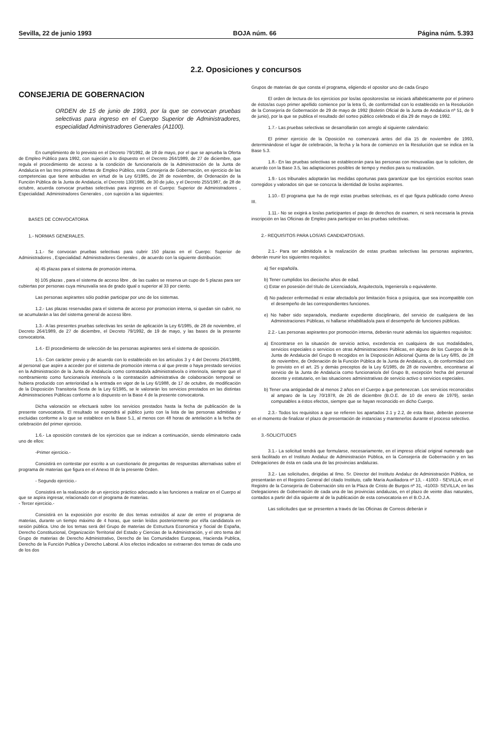Sevilla, 22 de junio 1993 BOJA núm. 66 Página núm. 5.393
2.2. Oposiciones y concursos
CONSEJERIA DE GOBERNACION
ORDEN de 15 de junio de 1993, por la que se convocan pruebas selectivas para ingreso en el Cuerpo Superior de Administradores, especialidad Administradores Generales (A1100).
En cumplimiento de lo previsto en el Decreto 79/1992, de 19 de mayo, por el que se aprueba la Oferta de Empleo Público para 1992, con sujeción a lo dispuesto en el Decreto 264/1989, de 27 de diciembre, que regula el procedimiento de acceso a la condición de funcionario/a de la Administración de la Junta de Andalucía en las tres primeras ofertas de Empleo Público, esta Consejería de Gobernación, en ejercicio de las competencias que tiene atribuidas en virtud de la Ley 6/1985, de 28 de noviembre, de Ordenación de la Función Pública de la Junta de Andalucía, el Decreto 130/1986, de 30 de julio, y el Decreto 255/1987, de 28 de octubre, acuerda convocar pruebas selectivas para ingreso en el Cuerpo: Superior de Administradores , Especialidad: Administradores Generales , con sujeción a las siguientes:
BASES DE CONVOCATORIA
1.- NORMAS GENERALES.
1.1.- Se convocan pruebas selectivas para cubrir 150 plazas en el Cuerpo: Superior de Administradores , Especialidad: Administradores Generales , de acuerdo con la siguiente distribución:
a) 45 plazas para el sistema de promoción interna.
b) 105 plazas , para el sistema de acceso libre , de las cuales se reserva un cupo de 5 plazas para ser cubiertas por personas cuya minusvalía sea de grado igual o superior al 33 por ciento.
Las personas aspirantes sólo podrán participar por uno de los sistemas.
1.2.- Las plazas reservadas para el sistema de acceso por promocion interna, si quedan sin cubrir, no se acumularán a las del sistema general de acceso libre.
1.3.- A las presentes pruebas selectivas les serán de aplicación la Ley 6/1985, de 28 de noviembre, el Decreto 264/1989, de 27 de diciembre, el Decreto 79/1992, de 19 de mayo, y las bases de la presente convocatoria.
1.4.- El procedimiento de selección de las personas aspirantes será el sistema de oposición.
1.5.- Con carácter previo y de acuerdo con lo establecido en los artículos 3 y 4 del Decreto 264/1989, al personal que aspire a acceder por el sistema de promoción interna o al que preste o haya prestado servicios en la Administración de la Junta de Andalucía como contratado/a administrativo/a o interino/a, siempre que el nombramiento como funcionario/a interino/a o la contratación administrativa de colaboración temporal se hubiera producido con anterioridad a la entrada en vigor de la Ley 6/1988, de 17 de octubre, de modificación de la Disposición Transitoria Sexta de la Ley 6/1985, se le valorarán los servicios prestados en las distintas Administraciones Públicas conforme a lo dispuesto en la Base 4 de la presente convocatoria.
Dicha valoración se efectuará sobre los servicios prestados hasta la fecha de publicación de la presente convocatoria. El resultado se expondrá al público junto con la lista de las personas admitidas y excluidas conforme a lo que se establece en la Base 5.1, al menos con 48 horas de antelación a la fecha de celebración del primer ejercicio.
1.6.- La oposición constará de los ejercicios que se indican a continuación, siendo eliminatorio cada uno de ellos:
-Primer ejercicio.-
Consistirá en contestar por escrito a un cuestionario de preguntas de respuestas alternativas sobre el programa de materias que figura en el Anexo III de la presente Orden.
- Segundo ejercicio.-
Consistirá en la realización de un ejercicio práctico adecuado a las funciones a realizar en el Cuerpo al que se aspira ingresar, relacionado con el programa de materias.
- Tercer ejercicio.-
Consistirá en la exposición por escrito de dos temas extraídos al azar de entre el programa de materias, durante un tiempo máximo de 4 horas, que serán leídos posteriormente por el/la candidato/a en sesión pública. Uno de los temas será del Grupo de materias de Estructura Economica y Social de España, Derecho Constitucional, Organización Territorial del Estado y Ciencias de la Administración, y el otro tema del Grupo de materias de Derecho Administrativo, Derecho de las Comunidades Europeas, Hacienda Publica, Derecho de la Función Publica y Derecho Laboral. A los efectos indicados se extraeran dos temas de cada uno de los dos
Grupos de materias de que consta el programa, eligiendo el opositor uno de cada Grupo
El orden de lectura de los ejercicios por los/as opositores/as se iniciará alfabéticamente por el primero de éstos/as cuyo primer apellido comience por la letra G, de conformidad con lo establecido en la Resolución de la Consejería de Gobernación de 29 de mayo de 1992 (Boletín Oficial de la Junta de Andalucía nº 51, de 9 de junio), por la que se publica el resultado del sorteo público celebrado el día 29 de mayo de 1992.
1.7.- Las pruebas selectivas se desarrollarán con arreglo al siguiente calendario:
El primer ejercicio de la Oposición no comenzará antes del día 15 de noviembre de 1993, determinándose el lugar de celebración, la fecha y la hora de comienzo en la Resolución que se indica en la Base 5.3.
1.8.- En las pruebas selectivas se establecerán para las personas con minusvalías que lo soliciten, de acuerdo con la Base 3.5, las adaptaciones posibles de tiempo y medios para su realización.
1.9.- Los tribunales adoptarán las medidas oportunas para garantizar que los ejercicios escritos sean corregidos y valorados sin que se conozca la identidad de los/as aspirantes.
1.10.- El programa que ha de regir estas pruebas selectivas, es el que figura publicado como Anexo III.
1.11.- No se exigirá a los/as participantes el pago de derechos de examen, ni será necesaria la previa inscripción en las Oficinas de Empleo para participar en las pruebas selectivas.
2.- REQUISITOS PARA LOS/AS CANDIDATOS/AS.
2.1.- Para ser admitido/a a la realización de estas pruebas selectivas las personas aspirantes, deberán reunir los siguientes requisitos:
a) Ser español/a.
b) Tener cumplidos los dieciocho años de edad.
c) Estar en posesión del título de Licenciado/a, Arquitecto/a, Ingeniero/a o equivalente.
d) No padecer enfermedad ni estar afectado/a por limitación física o psíquica, que sea incompatible con el desempeño de las correspondientes funciones.
e) No haber sido separado/a, mediante expediente disciplinario, del servicio de cualquiera de las Administraciones Públicas, ni hallarse inhabilitado/a para el desempeño de funciones públicas.
2.2.- Las personas aspirantes por promoción interna, deberán reunir además los siguientes requisitos:
a) Encontrarse en la situación de servicio activo, excedencia en cualquiera de sus modalidades, servicios especiales o servicios en otras Administraciones Públicas, en alguno de los Cuerpos de la Junta de Andalucía del Grupo B recogidos en la Disposición Adicional Quinta de la Ley 6/85, de 28 de noviembre, de Ordenación de la Función Pública de la Junta de Andalucía, o, de conformidad con lo previsto en el art. 25 y demás preceptos de la Ley 6/1985, de 28 de noviembre, encontrarse al servicio de la Junta de Andalucía como funcionario/a del Grupo B, excepción hecha del personal docente y estatutario, en las situaciones administrativas de servicio activo o servicios especiales.
b) Tener una antigüedad de al menos 2 años en el Cuerpo a que pertenezcan. Los servicios reconocidos al amparo de la Ley 70/1978, de 26 de diciembre (B.O.E. de 10 de enero de 1979), serán computables a éstos efectos, siempre que se hayan reconocido en dicho Cuerpo.
2.3.- Todos los requisitos a que se refieren los apartados 2.1 y 2.2, de esta Base, deberán poseerse en el momento de finalizar el plazo de presentación de instancias y mantenerlos durante el proceso selectivo.
3.-SOLICITUDES
3.1.- La solicitud tendrá que formularse, necesariamente, en el impreso oficial original numerado que será facilitado en el Instituto Andaluz de Administración Pública, en la Consejería de Gobernación y en las Delegaciones de ésta en cada una de las provincias andaluzas.
3.2.- Las solicitudes, dirigidas al Ilmo. Sr. Director del Instituto Andaluz de Administración Pública, se presentarán en el Registro General del citado Instituto, calle María Auxiliadora nº 13, - 41003 - SEVILLA; en el Registro de la Consejería de Gobernación sito en la Plaza de Cristo de Burgos nº 31, -41003- SEVILLA; en las Delegaciones de Gobernación de cada una de las provincias andaluzas, en el plazo de veinte días naturales, contados a partir del día siguiente al de la publicación de esta convocatoria en el B.O.J.A.
Las solicitudes que se presenten a través de las Oficinas de Correos deberán ir